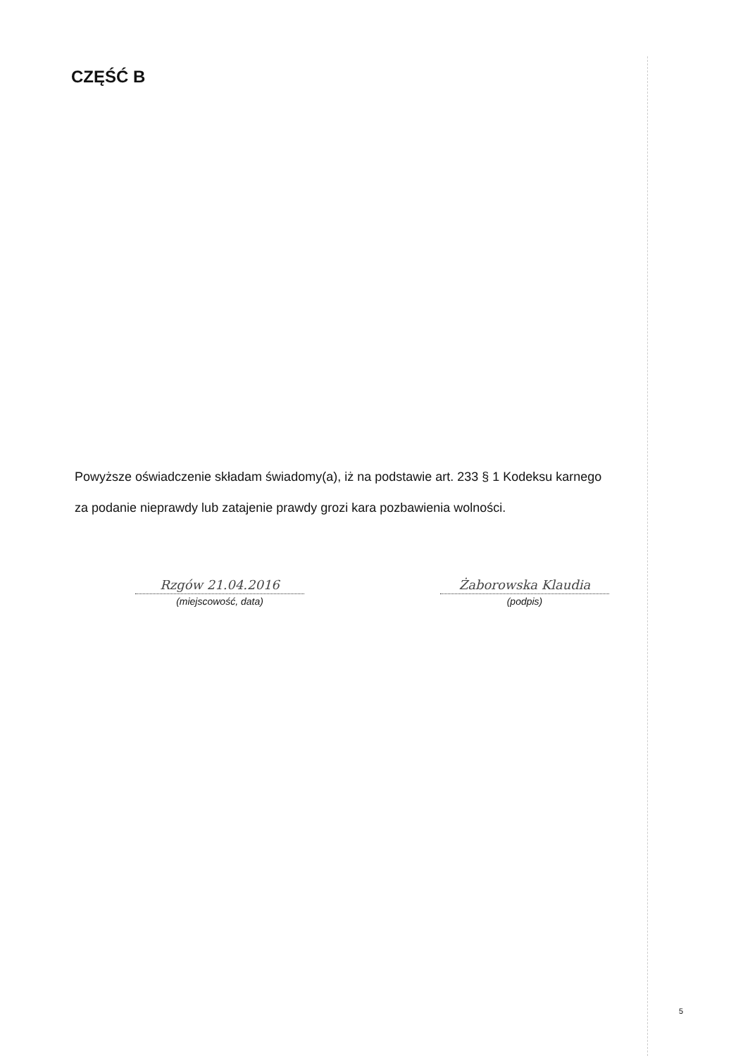CZĘŚĆ B
Powyższe oświadczenie składam świadomy(a), iż na podstawie art. 233 § 1 Kodeksu karnego
za podanie nieprawdy lub zatajenie prawdy grozi kara pozbawienia wolności.
Rzgów 21.04.2016
(miejscowość, data)
Żaborowska Klaudia
(podpis)
5